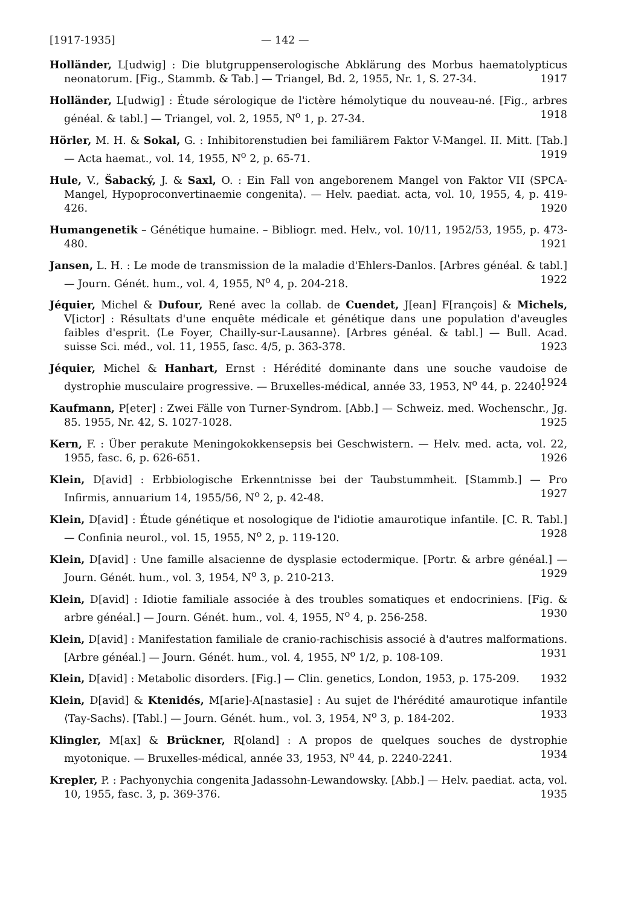[1917-1935] — 142 —
Holländer, L[udwig] : Die blutgruppenserologische Abklärung des Morbus haemato­lypticus neonatorum. [Fig., Stammb. & Tab.] — Triangel, Bd. 2, 1955, Nr. 1, S. 27-34. 1917
Holländer, L[udwig] : Étude sérologique de l'ictère hémolytique du nouveau-né. [Fig., arbres généal. & tabl.] — Triangel, vol. 2, 1955, N<sup>o</sup> 1, p. 27-34. 1918
Hörler, M. H. & Sokal, G. : Inhibitorenstudien bei familiärem Faktor V-Mangel. II. Mitt. [Tab.] — Acta haemat., vol. 14, 1955, N<sup>o</sup> 2, p. 65-71. 1919
Hule, V., Šabacký, J. & Saxl, O. : Ein Fall von angeborenem Mangel von Faktor VII ⟨SPCA-Mangel, Hypoproconvertinaemie congenita⟩. — Helv. paediat. acta, vol. 10, 1955, 4, p. 419-426. 1920
Humangenetik – Génétique humaine. – Bibliogr. med. Helv., vol. 10/11, 1952/53, 1955, p. 473-480. 1921
Jansen, L. H. : Le mode de transmission de la maladie d'Ehlers-Danlos. [Arbres généal. & tabl.] — Journ. Génét. hum., vol. 4, 1955, N<sup>o</sup> 4, p. 204-218. 1922
Jéquier, Michel & Dufour, René avec la collab. de Cuendet, J[ean] F[rançois] & Michels, V[ictor] : Résultats d'une enquête médicale et génétique dans une population d'aveugles faibles d'esprit. ⟨Le Foyer, Chailly-sur-Lausanne⟩. [Arbres généal. & tabl.] — Bull. Acad. suisse Sci. méd., vol. 11, 1955, fasc. 4/5, p. 363-378. 1923
Jéquier, Michel & Hanhart, Ernst : Hérédité dominante dans une souche vaudoise de dystrophie musculaire progressive. — Bruxelles-médical, année 33, 1953, N<sup>o</sup> 44, p. 2240. 1924
Kaufmann, P[eter] : Zwei Fälle von Turner-Syndrom. [Abb.] — Schweiz. med. Wochenschr., Jg. 85. 1955, Nr. 42, S. 1027-1028. 1925
Kern, F. : Über perakute Meningokokkensepsis bei Geschwistern. — Helv. med. acta, vol. 22, 1955, fasc. 6, p. 626-651. 1926
Klein, D[avid] : Erbbiologische Erkenntnisse bei der Taubstummheit. [Stammb.] — Pro Infirmis, annuarium 14, 1955/56, N<sup>o</sup> 2, p. 42-48. 1927
Klein, D[avid] : Étude génétique et nosologique de l'idiotie amaurotique infantile. [C. R. Tabl.] — Confinia neurol., vol. 15, 1955, N<sup>o</sup> 2, p. 119-120. 1928
Klein, D[avid] : Une famille alsacienne de dysplasie ectodermique. [Portr. & arbre généal.] — Journ. Génét. hum., vol. 3, 1954, N<sup>o</sup> 3, p. 210-213. 1929
Klein, D[avid] : Idiotie familiale associée à des troubles somatiques et endocriniens. [Fig. & arbre généal.] — Journ. Génét. hum., vol. 4, 1955, N<sup>o</sup> 4, p. 256-258. 1930
Klein, D[avid] : Manifestation familiale de cranio-rachischisis associé à d'autres malformations. [Arbre généal.] — Journ. Génét. hum., vol. 4, 1955, N<sup>o</sup> 1/2, p. 108-109. 1931
Klein, D[avid] : Metabolic disorders. [Fig.] — Clin. genetics, London, 1953, p. 175-209. 1932
Klein, D[avid] & Ktenidés, M[arie]-A[nastasie] : Au sujet de l'hérédité amaurotique infantile ⟨Tay-Sachs⟩. [Tabl.] — Journ. Génét. hum., vol. 3, 1954, N<sup>o</sup> 3, p. 184-202. 1933
Klingler, M[ax] & Brückner, R[oland] : A propos de quelques souches de dystrophie myotonique. — Bruxelles-médical, année 33, 1953, N<sup>o</sup> 44, p. 2240-2241. 1934
Krepler, P. : Pachyonychia congenita Jadassohn-Lewandowsky. [Abb.] — Helv. paediat. acta, vol. 10, 1955, fasc. 3, p. 369-376. 1935